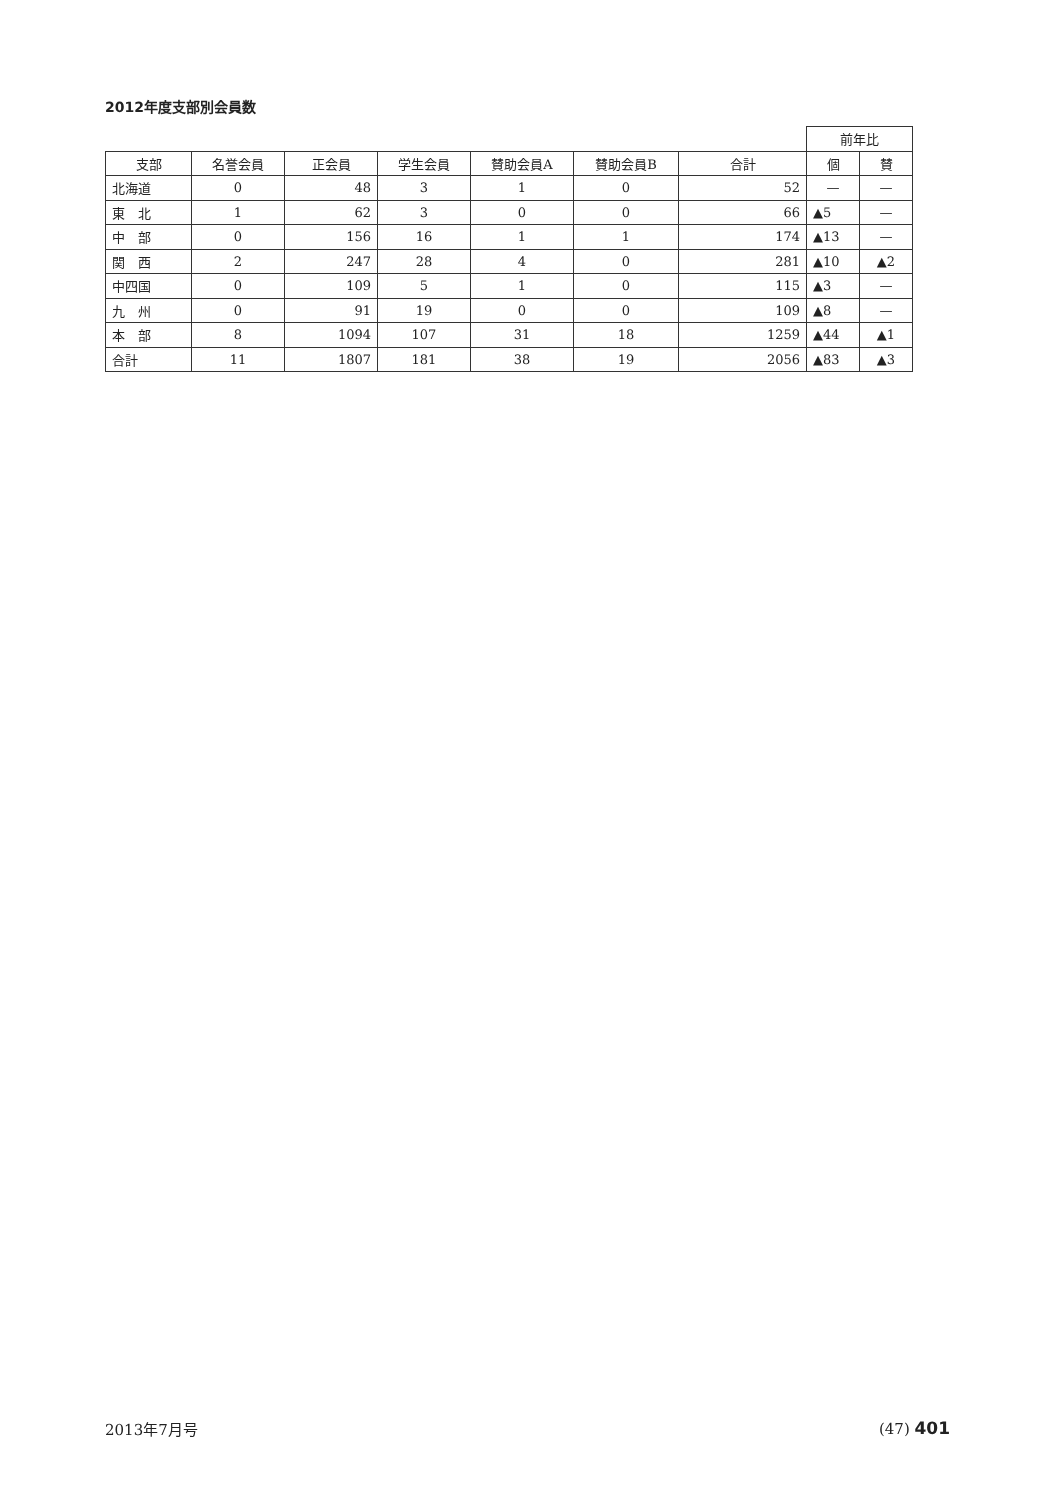2012年度支部別会員数
| | | | | | | | 前年比 | |
| 支部 | 名誉会員 | 正会員 | 学生会員 | 賛助会員A | 賛助会員B | 合計 | 個 | 賛 |
| 北海道 | 0 | 48 | 3 | 1 | 0 | 52 | — | — |
| 東 北 | 1 | 62 | 3 | 0 | 0 | 66 | ▲5 | — |
| 中 部 | 0 | 156 | 16 | 1 | 1 | 174 | ▲13 | — |
| 関 西 | 2 | 247 | 28 | 4 | 0 | 281 | ▲10 | ▲2 |
| 中四国 | 0 | 109 | 5 | 1 | 0 | 115 | ▲3 | — |
| 九 州 | 0 | 91 | 19 | 0 | 0 | 109 | ▲8 | — |
| 本 部 | 8 | 1094 | 107 | 31 | 18 | 1259 | ▲44 | ▲1 |
| 合計 | 11 | 1807 | 181 | 38 | 19 | 2056 | ▲83 | ▲3 |
2013年7月号 (47) 401